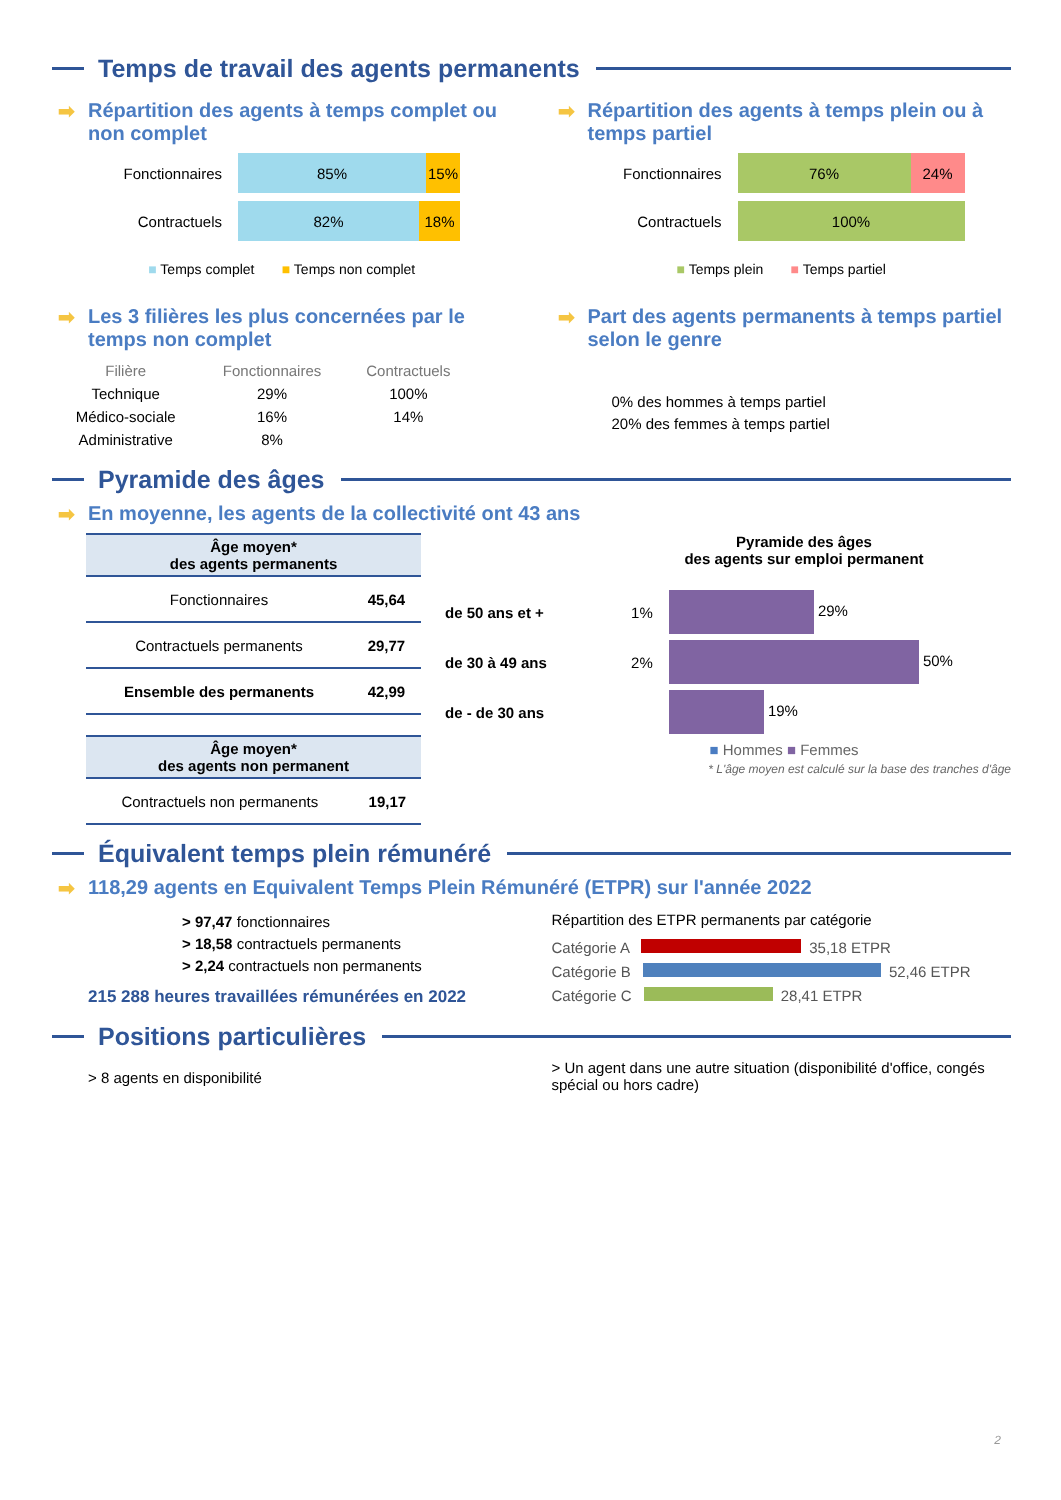Temps de travail des agents permanents
Répartition des agents à temps complet ou non complet
Fonctionnaires 85% 15%
Contractuels 82% 18%
■ Temps complet ■ Temps non complet
Répartition des agents à temps plein ou à temps partiel
Fonctionnaires 76% 24%
Contractuels 100%
■ Temps plein ■ Temps partiel
Les 3 filières les plus concernées par le temps non complet
| Filière | Fonctionnaires | Contractuels |
| --- | --- | --- |
| Technique | 29% | 100% |
| Médico-sociale | 16% | 14% |
| Administrative | 8% | |
Part des agents permanents à temps partiel selon le genre
0% des hommes à temps partiel
20% des femmes à temps partiel
Pyramide des âges
En moyenne, les agents de la collectivité ont 43 ans
| Âge moyen* des agents permanents | |
| --- | --- |
| Fonctionnaires | 45,64 |
| Contractuels permanents | 29,77 |
| Ensemble des permanents | 42,99 |
| Âge moyen* des agents non permanent | |
| --- | --- |
| Contractuels non permanents | 19,17 |
Pyramide des âges
des agents sur emploi permanent
| de 50 ans et + | 1% | 29% |
| de 30 à 49 ans | 2% | 50% |
| de - de 30 ans | | 19% |
■ Hommes ■ Femmes
* L'âge moyen est calculé sur la base des tranches d'âge
Équivalent temps plein rémunéré
118,29 agents en Equivalent Temps Plein Rémunéré (ETPR) sur l'année 2022
> 97,47 fonctionnaires
> 18,58 contractuels permanents
> 2,24 contractuels non permanents
215 288 heures travaillées rémunérées en 2022
Répartition des ETPR permanents par catégorie
Catégorie A 35,18 ETPR
Catégorie B 52,46 ETPR
Catégorie C 28,41 ETPR
Positions particulières
> 8 agents en disponibilité
> Un agent dans une autre situation (disponibilité d'office, congés spécial ou hors cadre)
2